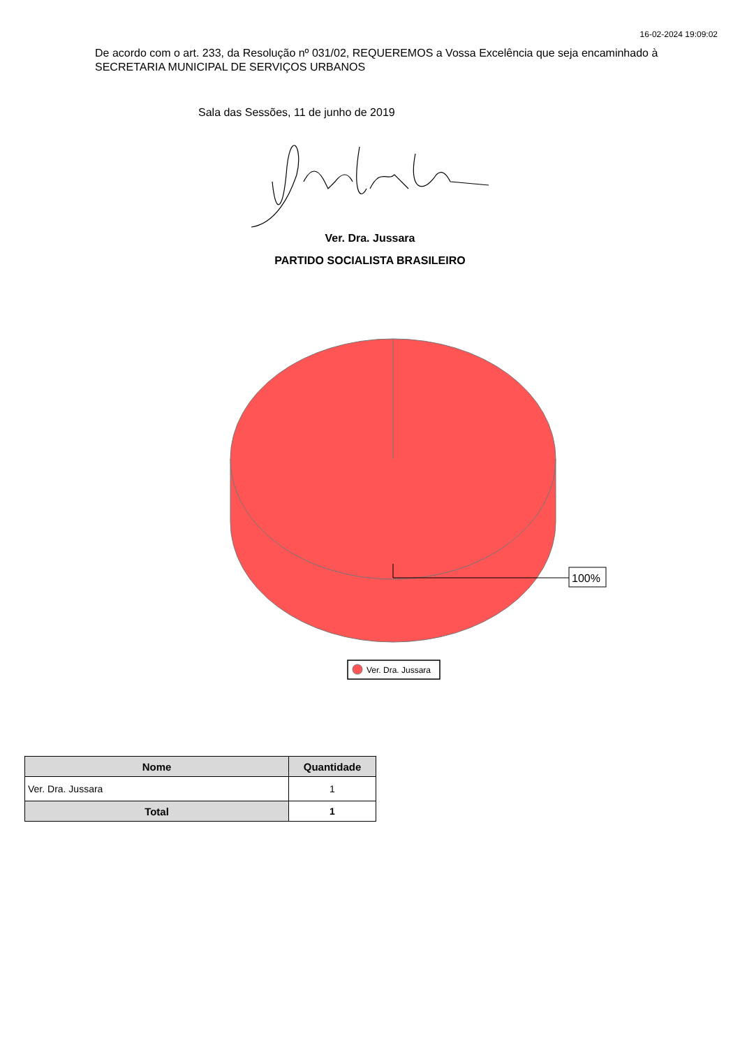16-02-2024 19:09:02
De acordo com o art. 233, da Resolução nº 031/02, REQUEREMOS a Vossa Excelência que seja encaminhado à SECRETARIA MUNICIPAL DE SERVIÇOS URBANOS
Sala das Sessões, 11 de junho de 2019
Ver. Dra. Jussara
PARTIDO SOCIALISTA BRASILEIRO
100%
Ver. Dra. Jussara
| Nome | Quantidade |
| --- | --- |
| Ver. Dra. Jussara | 1 |
| Total | 1 |